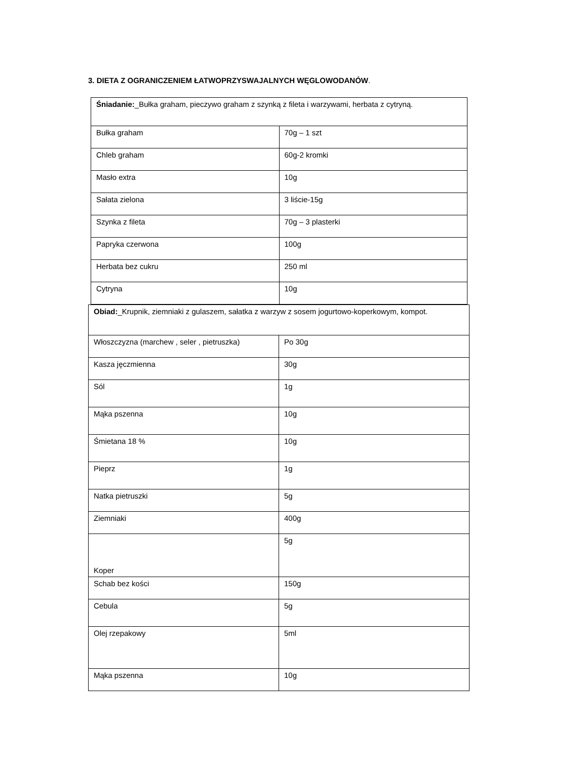3. DIETA Z OGRANICZENIEM ŁATWOPRZYSWAJALNYCH WĘGLOWODANÓW.
| Śniadanie: _Bułka graham, pieczywo graham z szynką z fileta i warzywami, herbata z cytryną. | |
| Bułka graham | 70g – 1 szt |
| Chleb graham | 60g-2 kromki |
| Masło extra | 10g |
| Sałata zielona | 3 liście-15g |
| Szynka z fileta | 70g – 3 plasterki |
| Papryka czerwona | 100g |
| Herbata bez cukru | 250 ml |
| Cytryna | 10g |
| Obiad: _Krupnik, ziemniaki z gulaszem, sałatka z warzyw z sosem jogurtowo-koperkowym, kompot. | |
| Włoszczyzna (marchew , seler , pietruszka) | Po 30g |
| Kasza jęczmienna | 30g |
| Sól | 1g |
| Mąka pszenna | 10g |
| Śmietana 18 % | 10g |
| Pieprz | 1g |
| Natka pietruszki | 5g |
| Ziemniaki | 400g |
| Koper | 5g |
| Schab bez kości | 150g |
| Cebula | 5g |
| Olej rzepakowy | 5ml |
| Mąka pszenna | 10g |